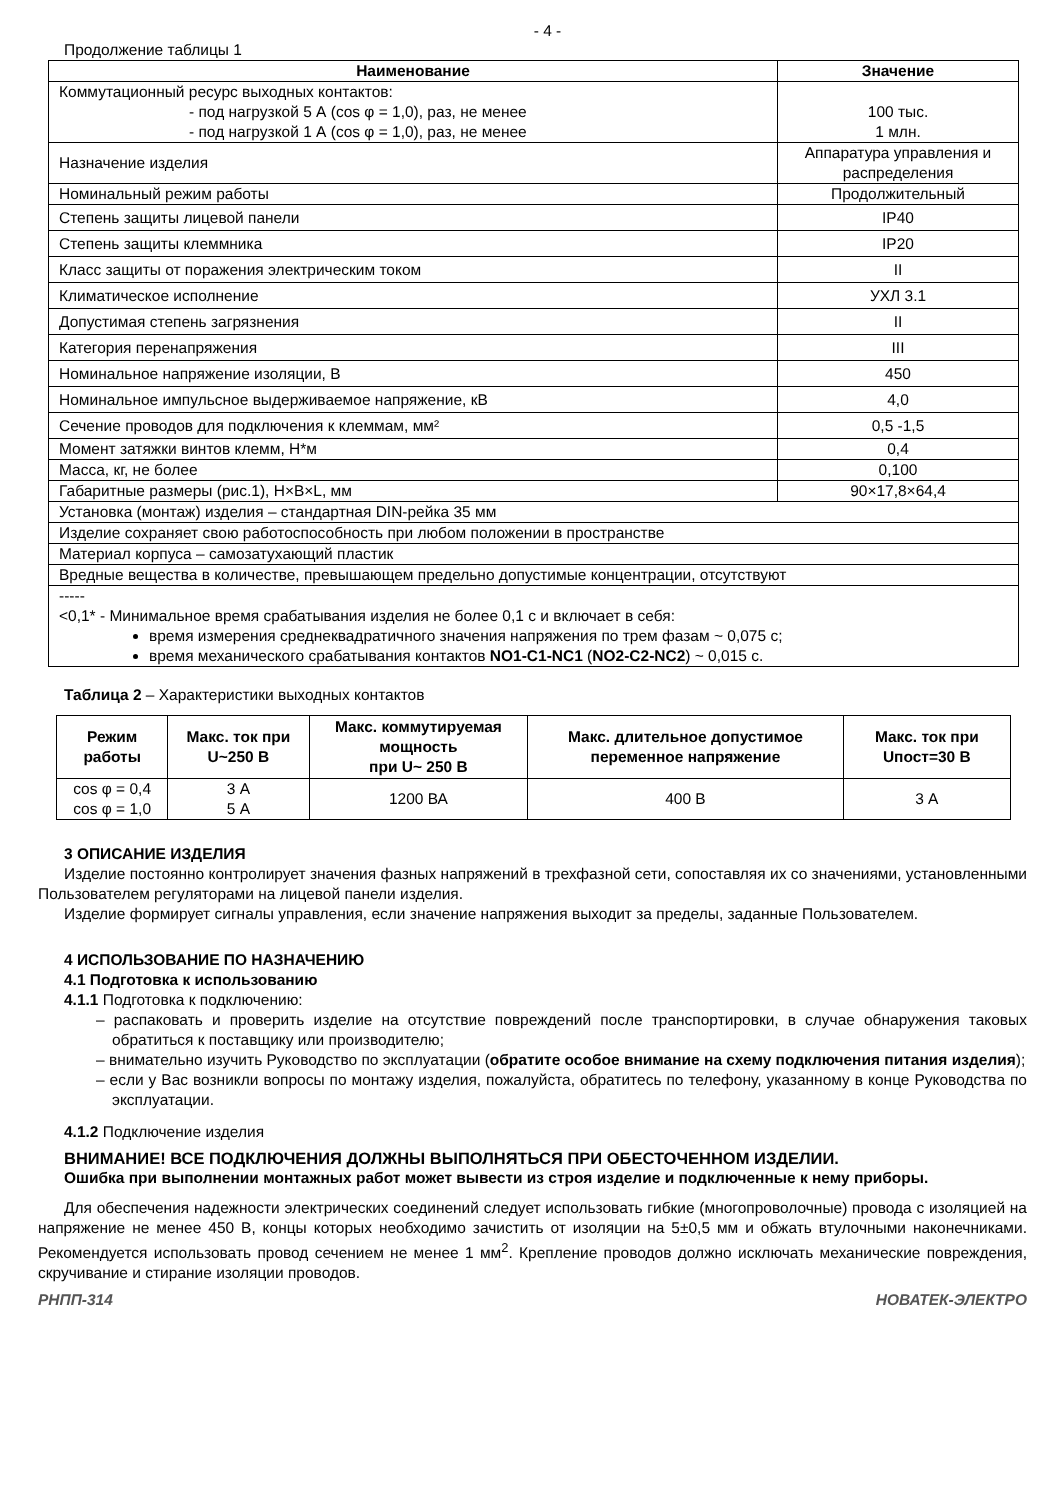- 4 -
Продолжение таблицы 1
| Наименование | Значение |
| --- | --- |
| Коммутационный ресурс выходных контактов: - под нагрузкой 5 А (cos φ = 1,0), раз, не менее - под нагрузкой 1 А (cos φ = 1,0), раз, не менее | 100 тыс. 1 млн. |
| Назначение изделия | Аппаратура управления и распределения |
| Номинальный режим работы | Продолжительный |
| Степень защиты лицевой панели | IP40 |
| Степень защиты клеммника | IP20 |
| Класс защиты от поражения электрическим током | II |
| Климатическое исполнение | УХЛ 3.1 |
| Допустимая степень загрязнения | II |
| Категория перенапряжения | III |
| Номинальное напряжение изоляции, В | 450 |
| Номинальное импульсное выдерживаемое напряжение, кВ | 4,0 |
| Сечение проводов для подключения к клеммам, мм² | 0,5 -1,5 |
| Момент затяжки винтов клемм, Н*м | 0,4 |
| Масса, кг, не более | 0,100 |
| Габаритные размеры (рис.1), H×B×L, мм | 90×17,8×64,4 |
| Установка (монтаж) изделия – стандартная DIN-рейка 35 мм | |
| Изделие сохраняет свою работоспособность при любом положении в пространстве | |
| Материал корпуса – самозатухающий пластик | |
| Вредные вещества в количестве, превышающем предельно допустимые концентрации, отсутствуют | |
| ----- <0,1* - Минимальное время срабатывания изделия не более 0,1 с и включает в себя: время измерения среднеквадратичного значения напряжения по трем фазам ~ 0,075 с; время механического срабатывания контактов NO1-C1-NC1 ( NO2-C2-NC2 ) ~ 0,015 с. | |
Таблица 2 – Характеристики выходных контактов
| Режим работы | Макс. ток при U~250 В | Макс. коммутируемая мощность при U~ 250 В | Макс. длительное допустимое переменное напряжение | Макс. ток при Uпост=30 В |
| --- | --- | --- | --- | --- |
| cos φ = 0,4 cos φ = 1,0 | 3 А 5 А | 1200 ВА | 400 В | 3 А |
3 ОПИСАНИЕ ИЗДЕЛИЯ
Изделие постоянно контролирует значения фазных напряжений в трехфазной сети, сопоставляя их со значениями, установленными Пользователем регуляторами на лицевой панели изделия.
Изделие формирует сигналы управления, если значение напряжения выходит за пределы, заданные Пользователем.
4 ИСПОЛЬЗОВАНИЕ ПО НАЗНАЧЕНИЮ
4.1 Подготовка к использованию
4.1.1 Подготовка к подключению:
– распаковать и проверить изделие на отсутствие повреждений после транспортировки, в случае обнаружения таковых обратиться к поставщику или производителю;
– внимательно изучить Руководство по эксплуатации (обратите особое внимание на схему подключения питания изделия);
– если у Вас возникли вопросы по монтажу изделия, пожалуйста, обратитесь по телефону, указанному в конце Руководства по эксплуатации.
4.1.2 Подключение изделия
ВНИМАНИЕ! ВСЕ ПОДКЛЮЧЕНИЯ ДОЛЖНЫ ВЫПОЛНЯТЬСЯ ПРИ ОБЕСТОЧЕННОМ ИЗДЕЛИИ.
Ошибка при выполнении монтажных работ может вывести из строя изделие и подключенные к нему приборы.
Для обеспечения надежности электрических соединений следует использовать гибкие (многопроволочные) провода с изоляцией на напряжение не менее 450 В, концы которых необходимо зачистить от изоляции на 5±0,5 мм и обжать втулочными наконечниками. Рекомендуется использовать провод сечением не менее 1 мм<sup>2</sup>. Крепление проводов должно исключать механические повреждения, скручивание и стирание изоляции проводов.
РНПП-314 НОВАТЕК-ЭЛЕКТРО